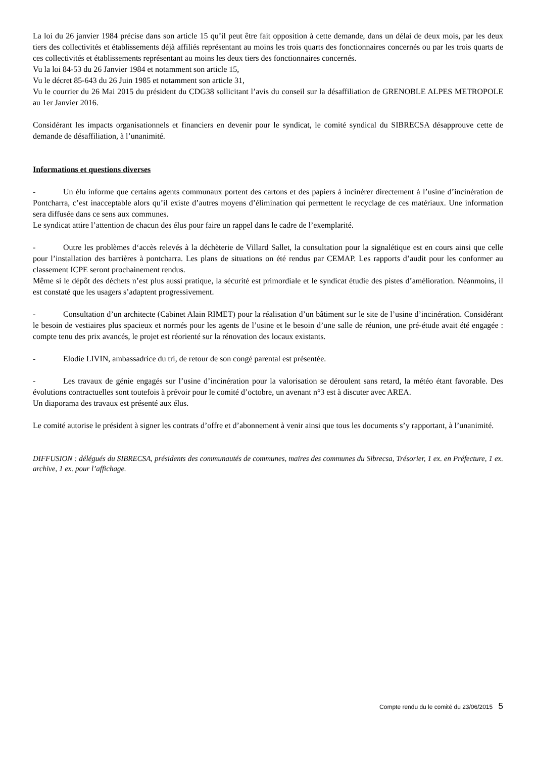La loi du 26 janvier 1984 précise dans son article 15 qu’il peut être fait opposition à cette demande, dans un délai de deux mois, par les deux tiers des collectivités et établissements déjà affiliés représentant au moins les trois quarts des fonctionnaires concernés ou par les trois quarts de ces collectivités et établissements représentant au moins les deux tiers des fonctionnaires concernés.
Vu la loi 84-53 du 26 Janvier 1984 et notamment son article 15,
Vu le décret 85-643 du 26 Juin 1985 et notamment son article 31,
Vu le courrier du 26 Mai 2015 du président du CDG38 sollicitant l’avis du conseil sur la désaffiliation de GRENOBLE ALPES METROPOLE au 1er Janvier 2016.
Considérant les impacts organisationnels et financiers en devenir pour le syndicat, le comité syndical du SIBRECSA désapprouve cette de demande de désaffiliation, à l’unanimité.
Informations et questions diverses
- Un élu informe que certains agents communaux portent des cartons et des papiers à incinérer directement à l’usine d’incinération de Pontcharra, c’est inacceptable alors qu’il existe d’autres moyens d’élimination qui permettent le recyclage de ces matériaux. Une information sera diffusée dans ce sens aux communes.
Le syndicat attire l’attention de chacun des élus pour faire un rappel dans le cadre de l’exemplarité.
- Outre les problèmes d‘accès relevés à la déchèterie de Villard Sallet, la consultation pour la signalétique est en cours ainsi que celle pour l’installation des barrières à pontcharra. Les plans de situations on été rendus par CEMAP. Les rapports d’audit pour les conformer au classement ICPE seront prochainement rendus.
Même si le dépôt des déchets n’est plus aussi pratique, la sécurité est primordiale et le syndicat étudie des pistes d’amélioration. Néanmoins, il est constaté que les usagers s’adaptent progressivement.
- Consultation d’un architecte (Cabinet Alain RIMET) pour la réalisation d’un bâtiment sur le site de l’usine d’incinération. Considérant le besoin de vestiaires plus spacieux et normés pour les agents de l’usine et le besoin d’une salle de réunion, une pré-étude avait été engagée : compte tenu des prix avancés, le projet est réorienté sur la rénovation des locaux existants.
- Elodie LIVIN, ambassadrice du tri, de retour de son congé parental est présentée.
- Les travaux de génie engagés sur l’usine d’incinération pour la valorisation se déroulent sans retard, la météo étant favorable. Des évolutions contractuelles sont toutefois à prévoir pour le comité d’octobre, un avenant n°3 est à discuter avec AREA.
Un diaporama des travaux est présenté aux élus.
Le comité autorise le président à signer les contrats d’offre et d’abonnement à venir ainsi que tous les documents s’y rapportant, à l’unanimité.
DIFFUSION : délégués du SIBRECSA, présidents des communautés de communes, maires des communes du Sibrecsa, Trésorier, 1 ex. en Préfecture, 1 ex. archive, 1 ex. pour l’affichage.
Compte rendu du le comité du 23/06/2015 5